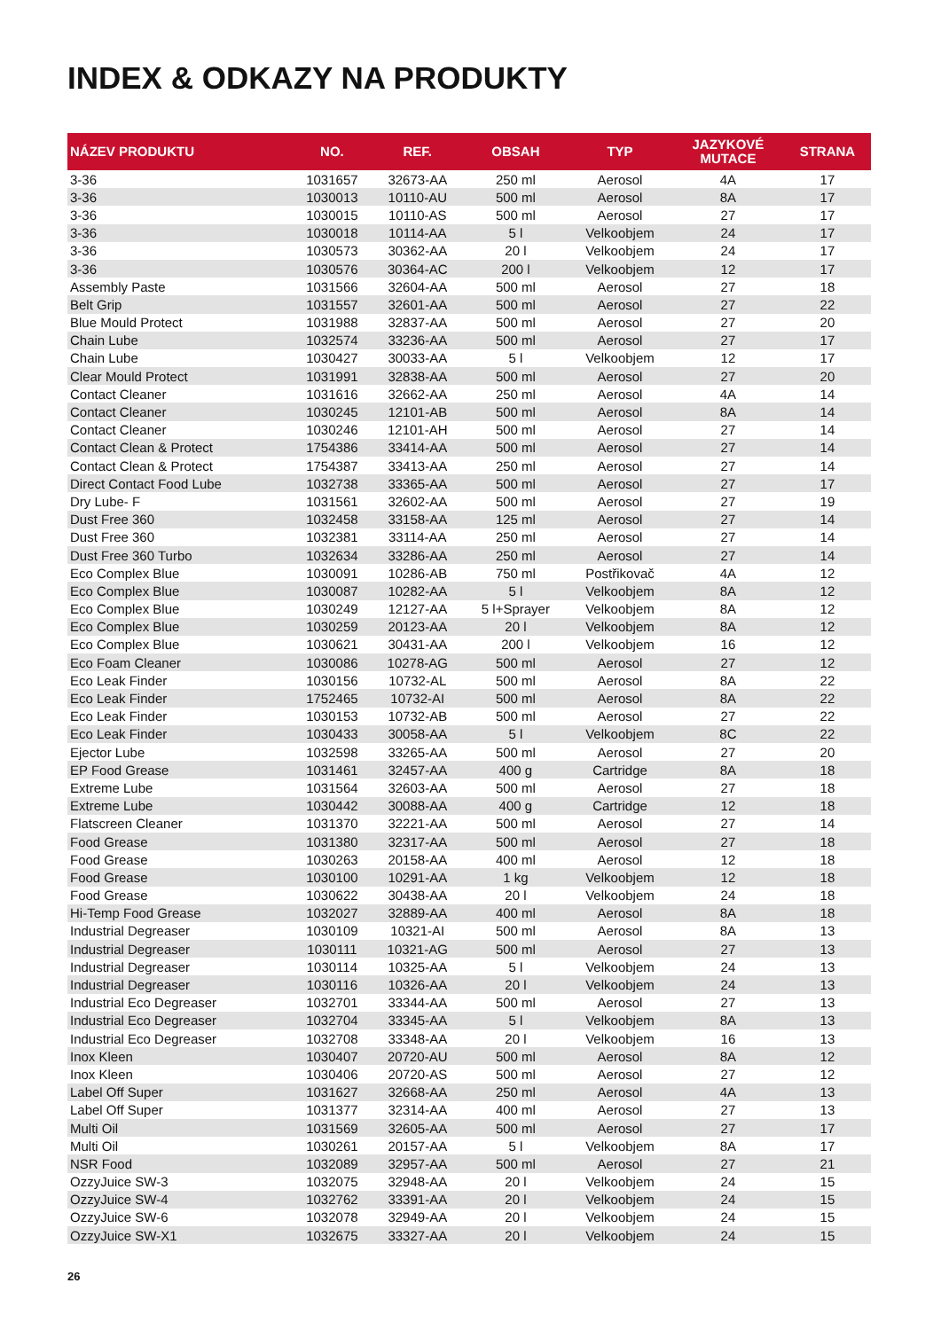INDEX & ODKAZY NA PRODUKTY
| NÁZEV PRODUKTU | NO. | REF. | OBSAH | TYP | JAZYKOVÉ MUTACE | STRANA |
| --- | --- | --- | --- | --- | --- | --- |
| 3-36 | 1031657 | 32673-AA | 250 ml | Aerosol | 4A | 17 |
| 3-36 | 1030013 | 10110-AU | 500 ml | Aerosol | 8A | 17 |
| 3-36 | 1030015 | 10110-AS | 500 ml | Aerosol | 27 | 17 |
| 3-36 | 1030018 | 10114-AA | 5 l | Velkoobjem | 24 | 17 |
| 3-36 | 1030573 | 30362-AA | 20 l | Velkoobjem | 24 | 17 |
| 3-36 | 1030576 | 30364-AC | 200 l | Velkoobjem | 12 | 17 |
| Assembly Paste | 1031566 | 32604-AA | 500 ml | Aerosol | 27 | 18 |
| Belt Grip | 1031557 | 32601-AA | 500 ml | Aerosol | 27 | 22 |
| Blue Mould Protect | 1031988 | 32837-AA | 500 ml | Aerosol | 27 | 20 |
| Chain Lube | 1032574 | 33236-AA | 500 ml | Aerosol | 27 | 17 |
| Chain Lube | 1030427 | 30033-AA | 5 l | Velkoobjem | 12 | 17 |
| Clear Mould Protect | 1031991 | 32838-AA | 500 ml | Aerosol | 27 | 20 |
| Contact Cleaner | 1031616 | 32662-AA | 250 ml | Aerosol | 4A | 14 |
| Contact Cleaner | 1030245 | 12101-AB | 500 ml | Aerosol | 8A | 14 |
| Contact Cleaner | 1030246 | 12101-AH | 500 ml | Aerosol | 27 | 14 |
| Contact Clean & Protect | 1754386 | 33414-AA | 500 ml | Aerosol | 27 | 14 |
| Contact Clean & Protect | 1754387 | 33413-AA | 250 ml | Aerosol | 27 | 14 |
| Direct Contact Food Lube | 1032738 | 33365-AA | 500 ml | Aerosol | 27 | 17 |
| Dry Lube- F | 1031561 | 32602-AA | 500 ml | Aerosol | 27 | 19 |
| Dust Free 360 | 1032458 | 33158-AA | 125 ml | Aerosol | 27 | 14 |
| Dust Free 360 | 1032381 | 33114-AA | 250 ml | Aerosol | 27 | 14 |
| Dust Free 360 Turbo | 1032634 | 33286-AA | 250 ml | Aerosol | 27 | 14 |
| Eco Complex Blue | 1030091 | 10286-AB | 750 ml | Postřikovač | 4A | 12 |
| Eco Complex Blue | 1030087 | 10282-AA | 5 l | Velkoobjem | 8A | 12 |
| Eco Complex Blue | 1030249 | 12127-AA | 5 l+Sprayer | Velkoobjem | 8A | 12 |
| Eco Complex Blue | 1030259 | 20123-AA | 20 l | Velkoobjem | 8A | 12 |
| Eco Complex Blue | 1030621 | 30431-AA | 200 l | Velkoobjem | 16 | 12 |
| Eco Foam Cleaner | 1030086 | 10278-AG | 500 ml | Aerosol | 27 | 12 |
| Eco Leak Finder | 1030156 | 10732-AL | 500 ml | Aerosol | 8A | 22 |
| Eco Leak Finder | 1752465 | 10732-AI | 500 ml | Aerosol | 8A | 22 |
| Eco Leak Finder | 1030153 | 10732-AB | 500 ml | Aerosol | 27 | 22 |
| Eco Leak Finder | 1030433 | 30058-AA | 5 l | Velkoobjem | 8C | 22 |
| Ejector Lube | 1032598 | 33265-AA | 500 ml | Aerosol | 27 | 20 |
| EP Food Grease | 1031461 | 32457-AA | 400 g | Cartridge | 8A | 18 |
| Extreme Lube | 1031564 | 32603-AA | 500 ml | Aerosol | 27 | 18 |
| Extreme Lube | 1030442 | 30088-AA | 400 g | Cartridge | 12 | 18 |
| Flatscreen Cleaner | 1031370 | 32221-AA | 500 ml | Aerosol | 27 | 14 |
| Food Grease | 1031380 | 32317-AA | 500 ml | Aerosol | 27 | 18 |
| Food Grease | 1030263 | 20158-AA | 400 ml | Aerosol | 12 | 18 |
| Food Grease | 1030100 | 10291-AA | 1 kg | Velkoobjem | 12 | 18 |
| Food Grease | 1030622 | 30438-AA | 20 l | Velkoobjem | 24 | 18 |
| Hi-Temp Food Grease | 1032027 | 32889-AA | 400 ml | Aerosol | 8A | 18 |
| Industrial Degreaser | 1030109 | 10321-AI | 500 ml | Aerosol | 8A | 13 |
| Industrial Degreaser | 1030111 | 10321-AG | 500 ml | Aerosol | 27 | 13 |
| Industrial Degreaser | 1030114 | 10325-AA | 5 l | Velkoobjem | 24 | 13 |
| Industrial Degreaser | 1030116 | 10326-AA | 20 l | Velkoobjem | 24 | 13 |
| Industrial Eco Degreaser | 1032701 | 33344-AA | 500 ml | Aerosol | 27 | 13 |
| Industrial Eco Degreaser | 1032704 | 33345-AA | 5 l | Velkoobjem | 8A | 13 |
| Industrial Eco Degreaser | 1032708 | 33348-AA | 20 l | Velkoobjem | 16 | 13 |
| Inox Kleen | 1030407 | 20720-AU | 500 ml | Aerosol | 8A | 12 |
| Inox Kleen | 1030406 | 20720-AS | 500 ml | Aerosol | 27 | 12 |
| Label Off Super | 1031627 | 32668-AA | 250 ml | Aerosol | 4A | 13 |
| Label Off Super | 1031377 | 32314-AA | 400 ml | Aerosol | 27 | 13 |
| Multi Oil | 1031569 | 32605-AA | 500 ml | Aerosol | 27 | 17 |
| Multi Oil | 1030261 | 20157-AA | 5 l | Velkoobjem | 8A | 17 |
| NSR Food | 1032089 | 32957-AA | 500 ml | Aerosol | 27 | 21 |
| OzzyJuice SW-3 | 1032075 | 32948-AA | 20 l | Velkoobjem | 24 | 15 |
| OzzyJuice SW-4 | 1032762 | 33391-AA | 20 l | Velkoobjem | 24 | 15 |
| OzzyJuice SW-6 | 1032078 | 32949-AA | 20 l | Velkoobjem | 24 | 15 |
| OzzyJuice SW-X1 | 1032675 | 33327-AA | 20 l | Velkoobjem | 24 | 15 |
26